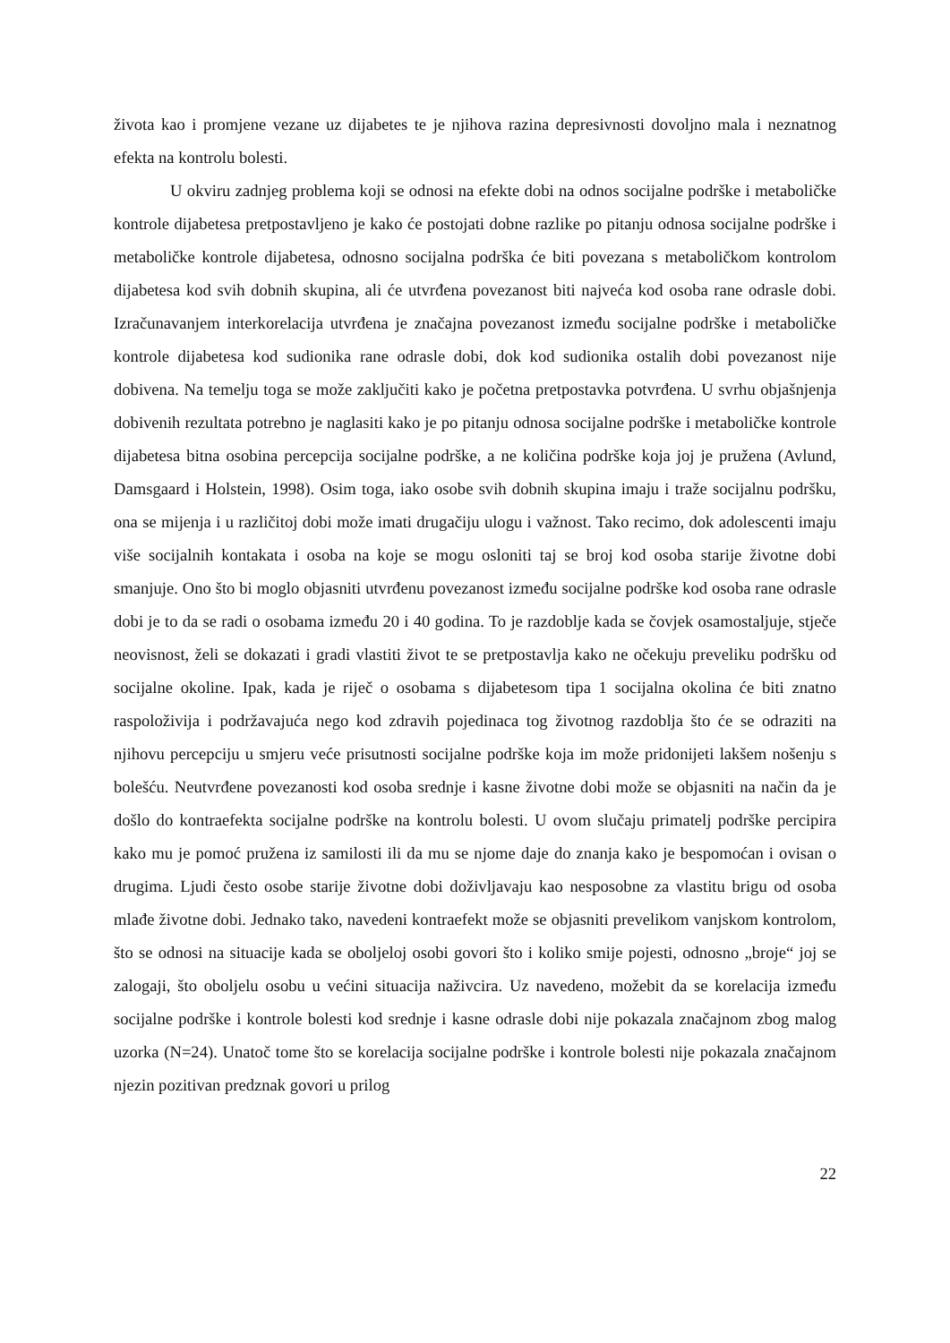života kao i promjene vezane uz dijabetes te je njihova razina depresivnosti dovoljno mala i neznatnog efekta na kontrolu bolesti.
U okviru zadnjeg problema koji se odnosi na efekte dobi na odnos socijalne podrške i metaboličke kontrole dijabetesa pretpostavljeno je kako će postojati dobne razlike po pitanju odnosa socijalne podrške i metaboličke kontrole dijabetesa, odnosno socijalna podrška će biti povezana s metaboličkom kontrolom dijabetesa kod svih dobnih skupina, ali će utvrđena povezanost biti najveća kod osoba rane odrasle dobi. Izračunavanjem interkorelacija utvrđena je značajna povezanost između socijalne podrške i metaboličke kontrole dijabetesa kod sudionika rane odrasle dobi, dok kod sudionika ostalih dobi povezanost nije dobivena. Na temelju toga se može zaključiti kako je početna pretpostavka potvrđena. U svrhu objašnjenja dobivenih rezultata potrebno je naglasiti kako je po pitanju odnosa socijalne podrške i metaboličke kontrole dijabetesa bitna osobina percepcija socijalne podrške, a ne količina podrške koja joj je pružena (Avlund, Damsgaard i Holstein, 1998). Osim toga, iako osobe svih dobnih skupina imaju i traže socijalnu podršku, ona se mijenja i u različitoj dobi može imati drugačiju ulogu i važnost. Tako recimo, dok adolescenti imaju više socijalnih kontakata i osoba na koje se mogu osloniti taj se broj kod osoba starije životne dobi smanjuje. Ono što bi moglo objasniti utvrđenu povezanost između socijalne podrške kod osoba rane odrasle dobi je to da se radi o osobama između 20 i 40 godina. To je razdoblje kada se čovjek osamostaljuje, stječe neovisnost, želi se dokazati i gradi vlastiti život te se pretpostavlja kako ne očekuju preveliku podršku od socijalne okoline. Ipak, kada je riječ o osobama s dijabetesom tipa 1 socijalna okolina će biti znatno raspoloživija i podržavajuća nego kod zdravih pojedinaca tog životnog razdoblja što će se odraziti na njihovu percepciju u smjeru veće prisutnosti socijalne podrške koja im može pridonijeti lakšem nošenju s bolešću. Neutvrđene povezanosti kod osoba srednje i kasne životne dobi može se objasniti na način da je došlo do kontraefekta socijalne podrške na kontrolu bolesti. U ovom slučaju primatelj podrške percipira kako mu je pomoć pružena iz samilosti ili da mu se njome daje do znanja kako je bespomoćan i ovisan o drugima. Ljudi često osobe starije životne dobi doživljavaju kao nesposobne za vlastitu brigu od osoba mlađe životne dobi. Jednako tako, navedeni kontraefekt može se objasniti prevelikom vanjskom kontrolom, što se odnosi na situacije kada se oboljeloj osobi govori što i koliko smije pojesti, odnosno „broje“ joj se zalogaji, što oboljelu osobu u većini situacija naživcira. Uz navedeno, možebit da se korelacija između socijalne podrške i kontrole bolesti kod srednje i kasne odrasle dobi nije pokazala značajnom zbog malog uzorka (N=24). Unatoč tome što se korelacija socijalne podrške i kontrole bolesti nije pokazala značajnom njezin pozitivan predznak govori u prilog
22